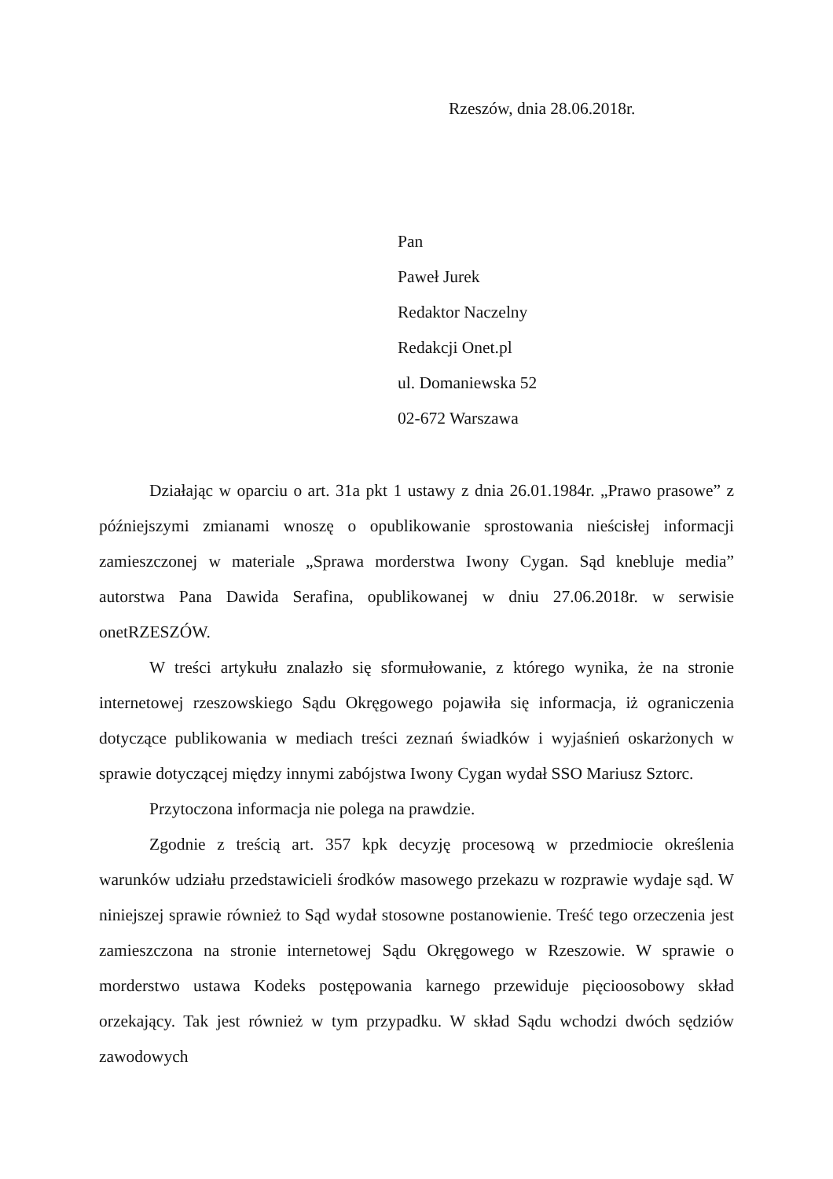Rzeszów, dnia 28.06.2018r.
Pan
Paweł Jurek
Redaktor Naczelny
Redakcji Onet.pl
ul. Domaniewska 52
02-672 Warszawa
Działając w oparciu o art. 31a pkt 1 ustawy z dnia 26.01.1984r. „Prawo prasowe” z późniejszymi zmianami wnoszę o opublikowanie sprostowania nieścisłej informacji zamieszczonej w materiale „Sprawa morderstwa Iwony Cygan. Sąd knebluje media” autorstwa Pana Dawida Serafina, opublikowanej w dniu 27.06.2018r. w serwisie onetRZESZÓW.
W treści artykułu znalazło się sformułowanie, z którego wynika, że na stronie internetowej rzeszowskiego Sądu Okręgowego pojawiła się informacja, iż ograniczenia dotyczące publikowania w mediach treści zeznań świadków i wyjaśnień oskarżonych w sprawie dotyczącej między innymi zabójstwa Iwony Cygan wydał SSO Mariusz Sztorc.
Przytoczona informacja nie polega na prawdzie.
Zgodnie z treścią art. 357 kpk decyzję procesową w przedmiocie określenia warunków udziału przedstawicieli środków masowego przekazu w rozprawie wydaje sąd. W niniejszej sprawie również to Sąd wydał stosowne postanowienie. Treść tego orzeczenia jest zamieszczona na stronie internetowej Sądu Okręgowego w Rzeszowie. W sprawie o morderstwo ustawa Kodeks postępowania karnego przewiduje pięcioosobowy skład orzekający. Tak jest również w tym przypadku. W skład Sądu wchodzi dwóch sędziów zawodowych